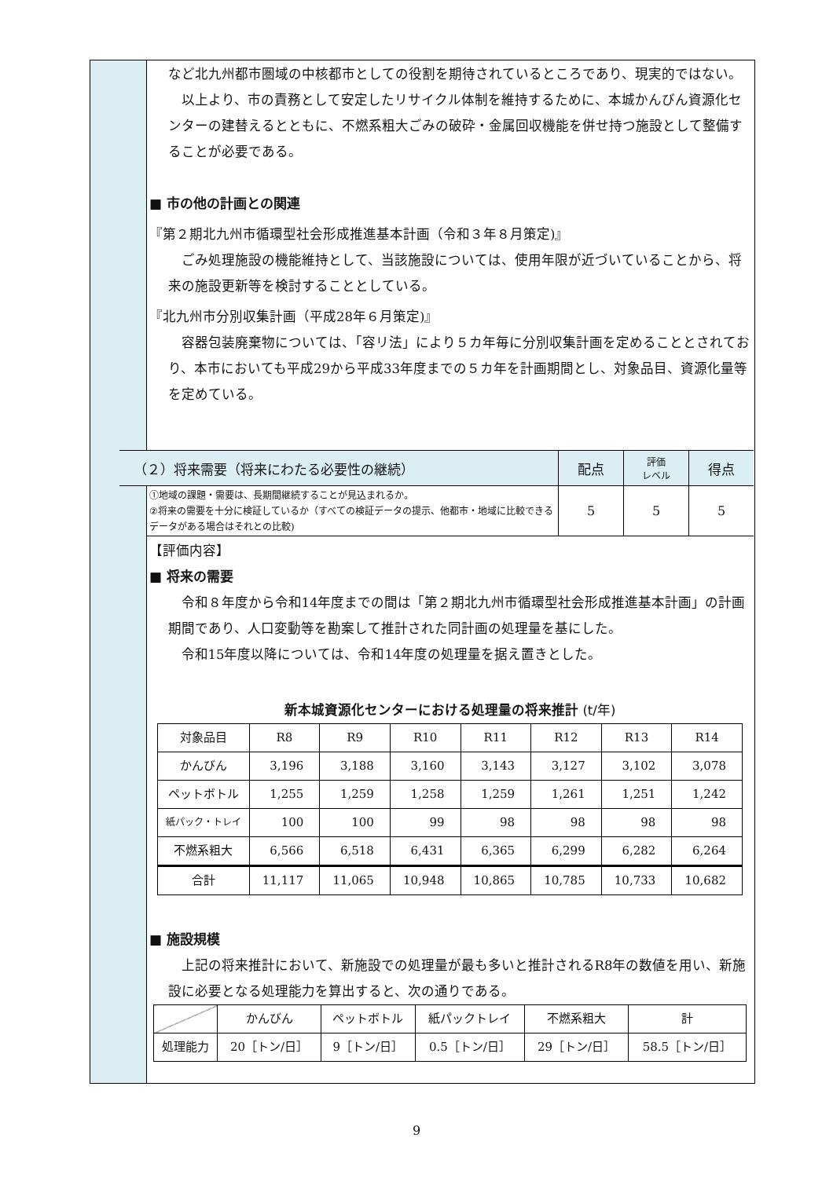など北九州都市圏域の中核都市としての役割を期待されているところであり、現実的ではない。
以上より、市の責務として安定したリサイクル体制を維持するために、本城かんびん資源化センターの建替えるとともに、不燃系粗大ごみの破砕・金属回収機能を併せ持つ施設として整備することが必要である。
■ 市の他の計画との関連
『第２期北九州市循環型社会形成推進基本計画（令和３年８月策定)』
ごみ処理施設の機能維持として、当該施設については、使用年限が近づいていることから、将来の施設更新等を検討することとしている。
『北九州市分別収集計画（平成28年６月策定)』
容器包装廃棄物については、「容リ法」により５カ年毎に分別収集計画を定めることとされており、本市においても平成29から平成33年度までの５カ年を計画期間とし、対象品目、資源化量等を定めている。
| （２）将来需要（将来にわたる必要性の継続） | 配点 | 評価 レベル | 得点 |
| ①地域の課題・需要は、長期間継続することが見込まれるか。 ②将来の需要を十分に検証しているか（すべての検証データの提示、他都市・地域に比較できるデータがある場合はそれとの比較) | 5 | 5 | 5 |
【評価内容】
■ 将来の需要
令和８年度から令和14年度までの間は「第２期北九州市循環型社会形成推進基本計画」の計画期間であり、人口変動等を勘案して推計された同計画の処理量を基にした。
令和15年度以降については、令和14年度の処理量を据え置きとした。
新本城資源化センターにおける処理量の将来推計 (t/年)
| 対象品目 | R8 | R9 | R10 | R11 | R12 | R13 | R14 |
| かんびん | 3,196 | 3,188 | 3,160 | 3,143 | 3,127 | 3,102 | 3,078 |
| ペットボトル | 1,255 | 1,259 | 1,258 | 1,259 | 1,261 | 1,251 | 1,242 |
| 紙パック・トレイ | 100 | 100 | 99 | 98 | 98 | 98 | 98 |
| 不燃系粗大 | 6,566 | 6,518 | 6,431 | 6,365 | 6,299 | 6,282 | 6,264 |
| 合計 | 11,117 | 11,065 | 10,948 | 10,865 | 10,785 | 10,733 | 10,682 |
■ 施設規模
上記の将来推計において、新施設での処理量が最も多いと推計されるR8年の数値を用い、新施設に必要となる処理能力を算出すると、次の通りである。
| | かんびん | ペットボトル | 紙パックトレイ | 不燃系粗大 | 計 |
| 処理能力 | 20［トン/日］ | 9［トン/日］ | 0.5［トン/日］ | 29［トン/日］ | 58.5［トン/日］ |
9